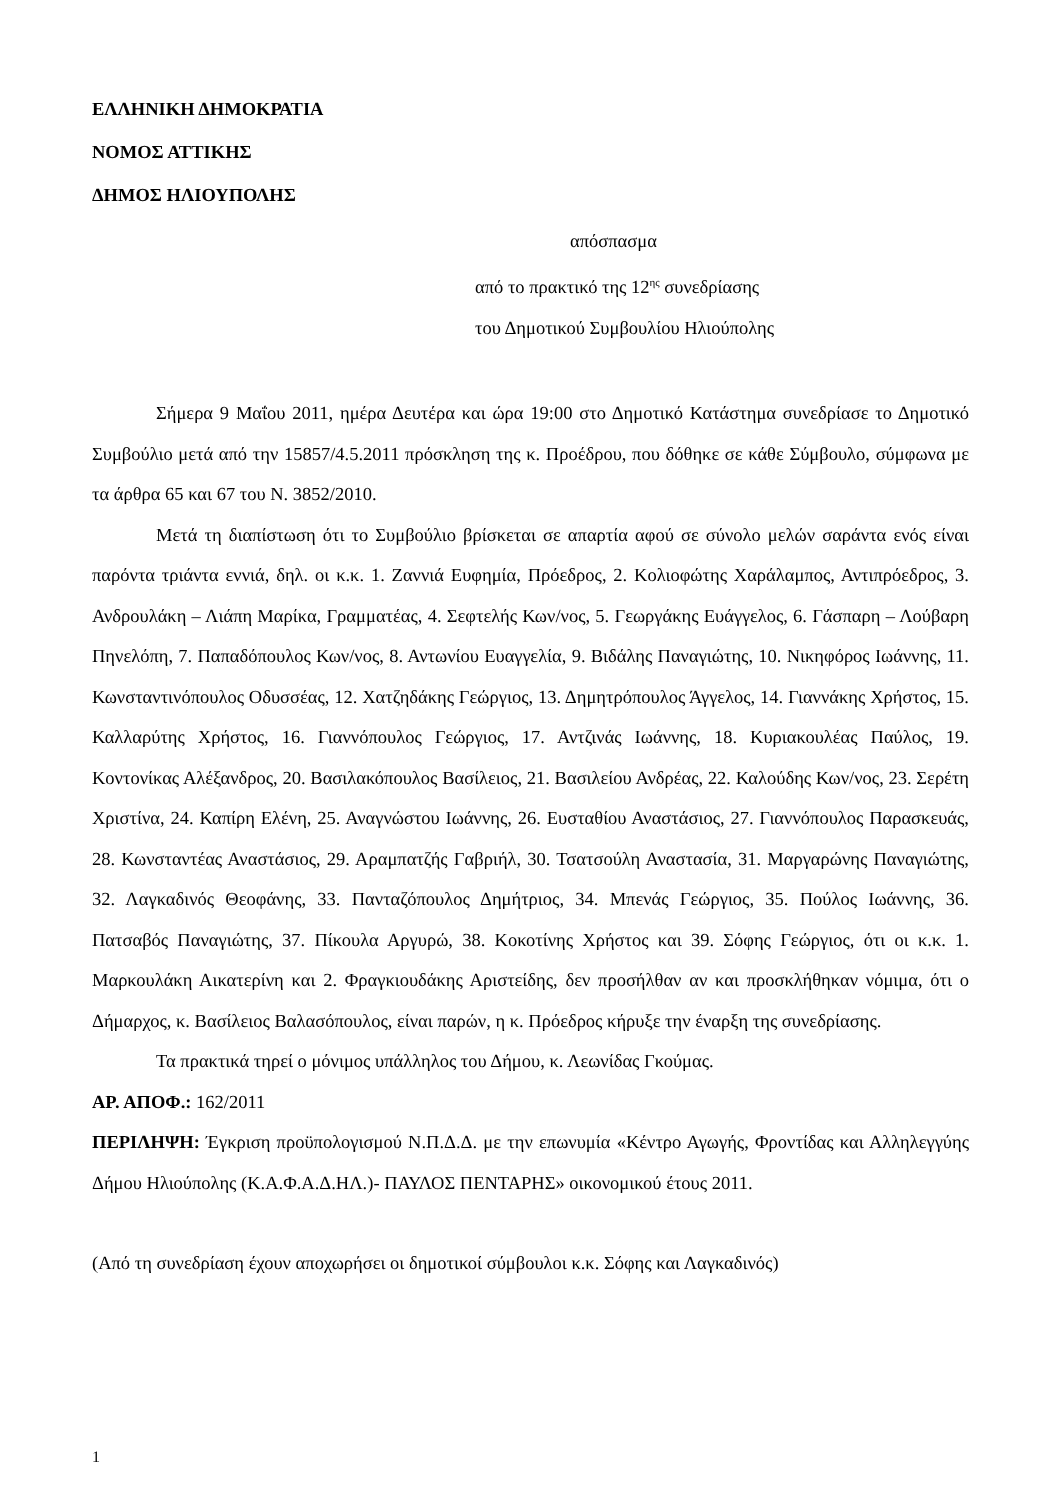ΕΛΛΗΝΙΚΗ ΔΗΜΟΚΡΑΤΙΑ
ΝΟΜΟΣ ΑΤΤΙΚΗΣ
ΔΗΜΟΣ ΗΛΙΟΥΠΟΛΗΣ
απόσπασμα
από το πρακτικό της 12<sup>ης</sup> συνεδρίασης
του Δημοτικού Συμβουλίου Ηλιούπολης
Σήμερα 9 Μαΐου 2011, ημέρα Δευτέρα και ώρα 19:00 στο Δημοτικό Κατάστημα συνεδρίασε το Δημοτικό Συμβούλιο μετά από την 15857/4.5.2011 πρόσκληση της κ. Προέδρου, που δόθηκε σε κάθε Σύμβουλο, σύμφωνα με τα άρθρα 65 και 67 του Ν. 3852/2010.
Μετά τη διαπίστωση ότι το Συμβούλιο βρίσκεται σε απαρτία αφού σε σύνολο μελών σαράντα ενός είναι παρόντα τριάντα εννιά, δηλ. οι κ.κ. 1. Ζαννιά Ευφημία, Πρόεδρος, 2. Κολιοφώτης Χαράλαμπος, Αντιπρόεδρος, 3. Ανδρουλάκη – Λιάπη Μαρίκα, Γραμματέας, 4. Σεφτελής Κων/νος, 5. Γεωργάκης Ευάγγελος, 6. Γάσπαρη – Λούβαρη Πηνελόπη, 7. Παπαδόπουλος Κων/νος, 8. Αντωνίου Ευαγγελία, 9. Βιδάλης Παναγιώτης, 10. Νικηφόρος Ιωάννης, 11. Κωνσταντινόπουλος Οδυσσέας, 12. Χατζηδάκης Γεώργιος, 13. Δημητρόπουλος Άγγελος, 14. Γιαννάκης Χρήστος, 15. Καλλαρύτης Χρήστος, 16. Γιαννόπουλος Γεώργιος, 17. Αντζινάς Ιωάννης, 18. Κυριακουλέας Παύλος, 19. Κοντονίκας Αλέξανδρος, 20. Βασιλακόπουλος Βασίλειος, 21. Βασιλείου Ανδρέας, 22. Καλούδης Κων/νος, 23. Σερέτη Χριστίνα, 24. Καπίρη Ελένη, 25. Αναγνώστου Ιωάννης, 26. Ευσταθίου Αναστάσιος, 27. Γιαννόπουλος Παρασκευάς, 28. Κωνσταντέας Αναστάσιος, 29. Αραμπατζής Γαβριήλ, 30. Τσατσούλη Αναστασία, 31. Μαργαρώνης Παναγιώτης, 32. Λαγκαδινός Θεοφάνης, 33. Πανταζόπουλος Δημήτριος, 34. Μπενάς Γεώργιος, 35. Πούλος Ιωάννης, 36. Πατσαβός Παναγιώτης, 37. Πίκουλα Αργυρώ, 38. Κοκοτίνης Χρήστος και 39. Σόφης Γεώργιος, ότι οι κ.κ. 1. Μαρκουλάκη Αικατερίνη και 2. Φραγκιουδάκης Αριστείδης, δεν προσήλθαν αν και προσκλήθηκαν νόμιμα, ότι ο Δήμαρχος, κ. Βασίλειος Βαλασόπουλος, είναι παρών, η κ. Πρόεδρος κήρυξε την έναρξη της συνεδρίασης.
Τα πρακτικά τηρεί ο μόνιμος υπάλληλος του Δήμου, κ. Λεωνίδας Γκούμας.
ΑΡ. ΑΠΟΦ.: 162/2011
ΠΕΡΙΛΗΨΗ: Έγκριση προϋπολογισμού Ν.Π.Δ.Δ. με την επωνυμία «Κέντρο Αγωγής, Φροντίδας και Αλληλεγγύης Δήμου Ηλιούπολης (Κ.Α.Φ.Α.Δ.ΗΛ.)- ΠΑΥΛΟΣ ΠΕΝΤΑΡΗΣ» οικονομικού έτους 2011.
(Από τη συνεδρίαση έχουν αποχωρήσει οι δημοτικοί σύμβουλοι κ.κ. Σόφης και Λαγκαδινός)
1